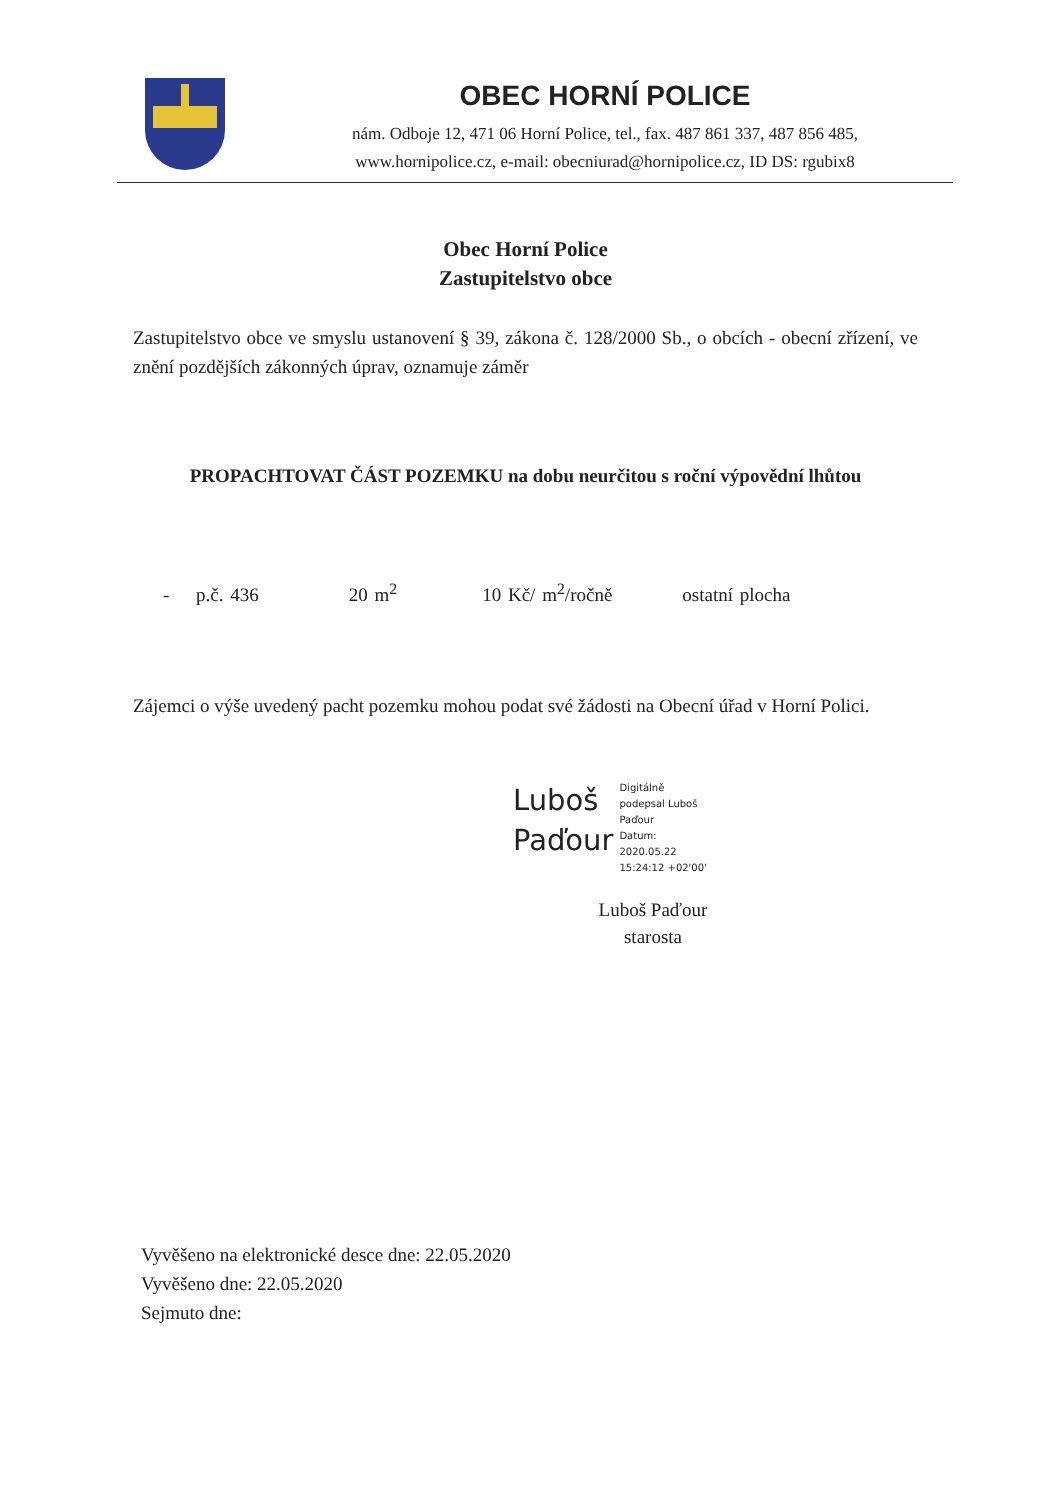OBEC HORNÍ POLICE
nám. Odboje 12, 471 06 Horní Police, tel., fax. 487 861 337, 487 856 485,
www.hornipolice.cz, e-mail: obecniurad@hornipolice.cz, ID DS: rgubix8
Obec Horní Police
Zastupitelstvo obce
Zastupitelstvo obce ve smyslu ustanovení § 39, zákona č. 128/2000 Sb., o obcích - obecní zřízení, ve znění pozdějších zákonných úprav, oznamuje záměr
PROPACHTOVAT ČÁST POZEMKU na dobu neurčitou s roční výpovědní lhůtou
- p.č. 436 20 m<sup>2</sup> 10 Kč/ m<sup>2</sup>/ročně ostatní plocha
Zájemci o výše uvedený pacht pozemku mohou podat své žádosti na Obecní úřad v Horní Polici.
Luboš
Paďour
Digitálně
podepsal Luboš
Paďour
Datum:
2020.05.22
15:24:12 +02'00'
Luboš Paďour
starosta
Vyvěšeno na elektronické desce dne: 22.05.2020
Vyvěšeno dne: 22.05.2020
Sejmuto dne: